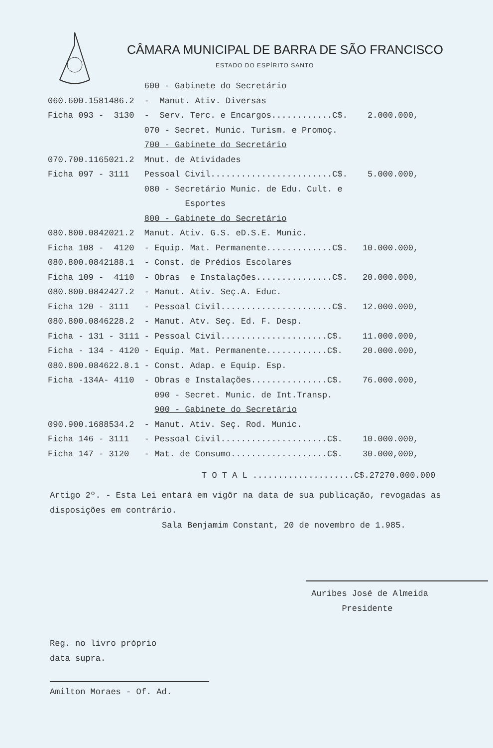CÂMARA MUNICIPAL DE BARRA DE SÃO FRANCISCO
ESTADO DO ESPÍRITO SANTO
| | 600 - Gabinete do Secretário | |
| 060.600.1581486.2 | - Manut. Ativ. Diversas | |
| Ficha 093 - 3130 | - Serv. Terc. e Encargos............C$. | 2.000.000, |
| | 070 - Secret. Munic. Turism. e Promoç. | |
| | 700 - Gabinete do Secretário | |
| 070.700.1165021.2 | Mnut. de Atividades | |
| Ficha 097 - 3111 | Pessoal Civil........................C$. | 5.000.000, |
| | 080 - Secretário Munic. de Edu. Cult. e | |
| | Esportes | |
| | 800 - Gabinete do Secretário | |
| 080.800.0842021.2 | Manut. Ativ. G.S. eD.S.E. Munic. | |
| Ficha 108 - 4120 | - Equip. Mat. Permanente.............C$. | 10.000.000, |
| 080.800.0842188.1 | - Const. de Prédios Escolares | |
| Ficha 109 - 4110 | - Obras e Instalações...............C$. | 20.000.000, |
| 080.800.0842427.2 | - Manut. Ativ. Seç.A. Educ. | |
| Ficha 120 - 3111 | - Pessoal Civil......................C$. | 12.000.000, |
| 080.800.0846228.2 | - Manut. Atv. Seç. Ed. F. Desp. | |
| Ficha - 131 - 3111 | - Pessoal Civil.....................C$. | 11.000.000, |
| Ficha - 134 - 4120 | - Equip. Mat. Permanente............C$. | 20.000.000, |
| 080.800.084622.8.1 | - Const. Adap. e Equip. Esp. | |
| Ficha -134A- 4110 | - Obras e Instalações...............C$. | 76.000.000, |
| | 090 - Secret. Munic. de Int.Transp. | |
| | 900 - Gabinete do Secretário | |
| 090.900.1688534.2 | - Manut. Ativ. Seç. Rod. Munic. | |
| Ficha 146 - 3111 | - Pessoal Civil.....................C$. | 10.000.000, |
| Ficha 147 - 3120 | - Mat. de Consumo...................C$. | 30.000,000, |
T O T A L ....................C$.27270.000.000
Artigo 2º. - Esta Lei entará em vigôr na data de sua publicação, revogadas as disposições em contrário.
Sala Benjamim Constant, 20 de novembro de 1.985.
Auribes José de Almeida
Presidente
Reg. no livro próprio
data supra.
Amilton Moraes - Of. Ad.